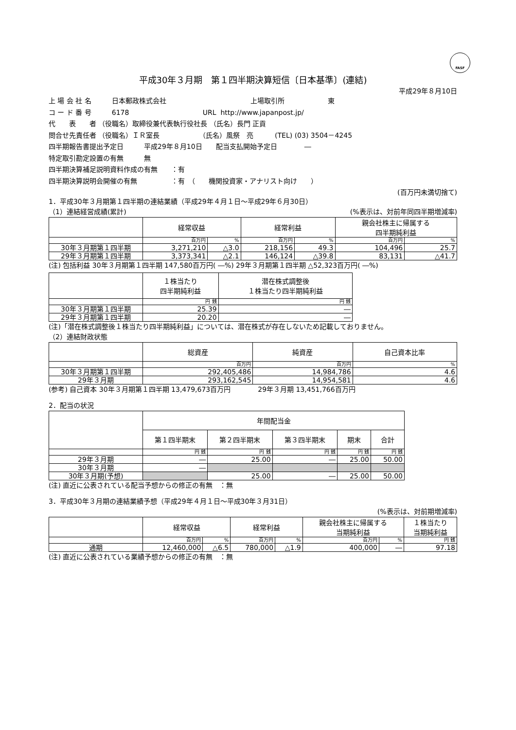FASF
平成30年３月期　第１四半期決算短信〔日本基準〕(連結)
平成29年８月10日
上 場 会 社 名　　　日本郵政株式会社 上場取引所 東
コ ー ド 番 号　　　6178 URL http://www.japanpost.jp/
代　　表　　者 （役職名）取締役兼代表執行役社長 （氏名）長門 正貢
問合せ先責任者 （役職名）ＩＲ室長 （氏名）風祭　亮 (TEL) (03) 3504－4245
四半期報告書提出予定日　　　平成29年８月10日　　配当支払開始予定日　　　　―
特定取引勘定設置の有無　　　無
四半期決算補足説明資料作成の有無　　：有
四半期決算説明会開催の有無　　　　　：有　（　　機関投資家・アナリスト向け　　）
(百万円未満切捨て)
1．平成30年３月期第１四半期の連結業績（平成29年４月１日～平成29年６月30日）
（1）連結経営成績(累計) (%表示は、対前年同四半期増減率)
| | 経常収益 | | 経常利益 | | 親会社株主に帰属する 四半期純利益 | |
| --- | --- | --- | --- | --- | --- | --- |
| | 百万円 | % | 百万円 | % | 百万円 | % |
| 30年３月期第１四半期 | 3,271,210 | △3.0 | 218,156 | 49.3 | 104,496 | 25.7 |
| 29年３月期第１四半期 | 3,373,341 | △2.1 | 146,124 | △39.8 | 83,131 | △41.7 |
(注) 包括利益 30年３月期第１四半期 147,580百万円( ―%) 29年３月期第１四半期 △52,323百万円( ―%)
| | １株当たり 四半期純利益 | 潜在株式調整後 １株当たり四半期純利益 |
| --- | --- | --- |
| | 円 銭 | 円 銭 |
| 30年３月期第１四半期 | 25.39 | ― |
| 29年３月期第１四半期 | 20.20 | ― |
(注)「潜在株式調整後１株当たり四半期純利益」については、潜在株式が存在しないため記載しておりません。
（2）連結財政状態
| | 総資産 | 純資産 | 自己資本比率 |
| --- | --- | --- | --- |
| | 百万円 | 百万円 | % |
| 30年３月期第１四半期 | 292,405,486 | 14,984,786 | 4.6 |
| 29年３月期 | 293,162,545 | 14,954,581 | 4.6 |
(参考) 自己資本 30年３月期第１四半期 13,479,673百万円　　　　29年３月期 13,451,766百万円
2．配当の状況
| | 年間配当金 | | | | |
| --- | --- | --- | --- | --- | --- |
| | 第１四半期末 | 第２四半期末 | 第３四半期末 | 期末 | 合計 |
| | 円 銭 | 円 銭 | 円 銭 | 円 銭 | 円 銭 |
| 29年３月期 | ― | 25.00 | ― | 25.00 | 50.00 |
| 30年３月期 | ― | | | | |
| 30年３月期(予想) | | 25.00 | ― | 25.00 | 50.00 |
(注) 直近に公表されている配当予想からの修正の有無　：無
3．平成30年３月期の連結業績予想（平成29年４月１日～平成30年３月31日）
(%表示は、対前期増減率)
| | 経常収益 | | 経常利益 | | 親会社株主に帰属する 当期純利益 | | １株当たり 当期純利益 |
| --- | --- | --- | --- | --- | --- | --- | --- |
| | 百万円 | % | 百万円 | % | 百万円 | % | 円 銭 |
| 通期 | 12,460,000 | △6.5 | 780,000 | △1.9 | 400,000 | ― | 97.18 |
(注) 直近に公表されている業績予想からの修正の有無　：無